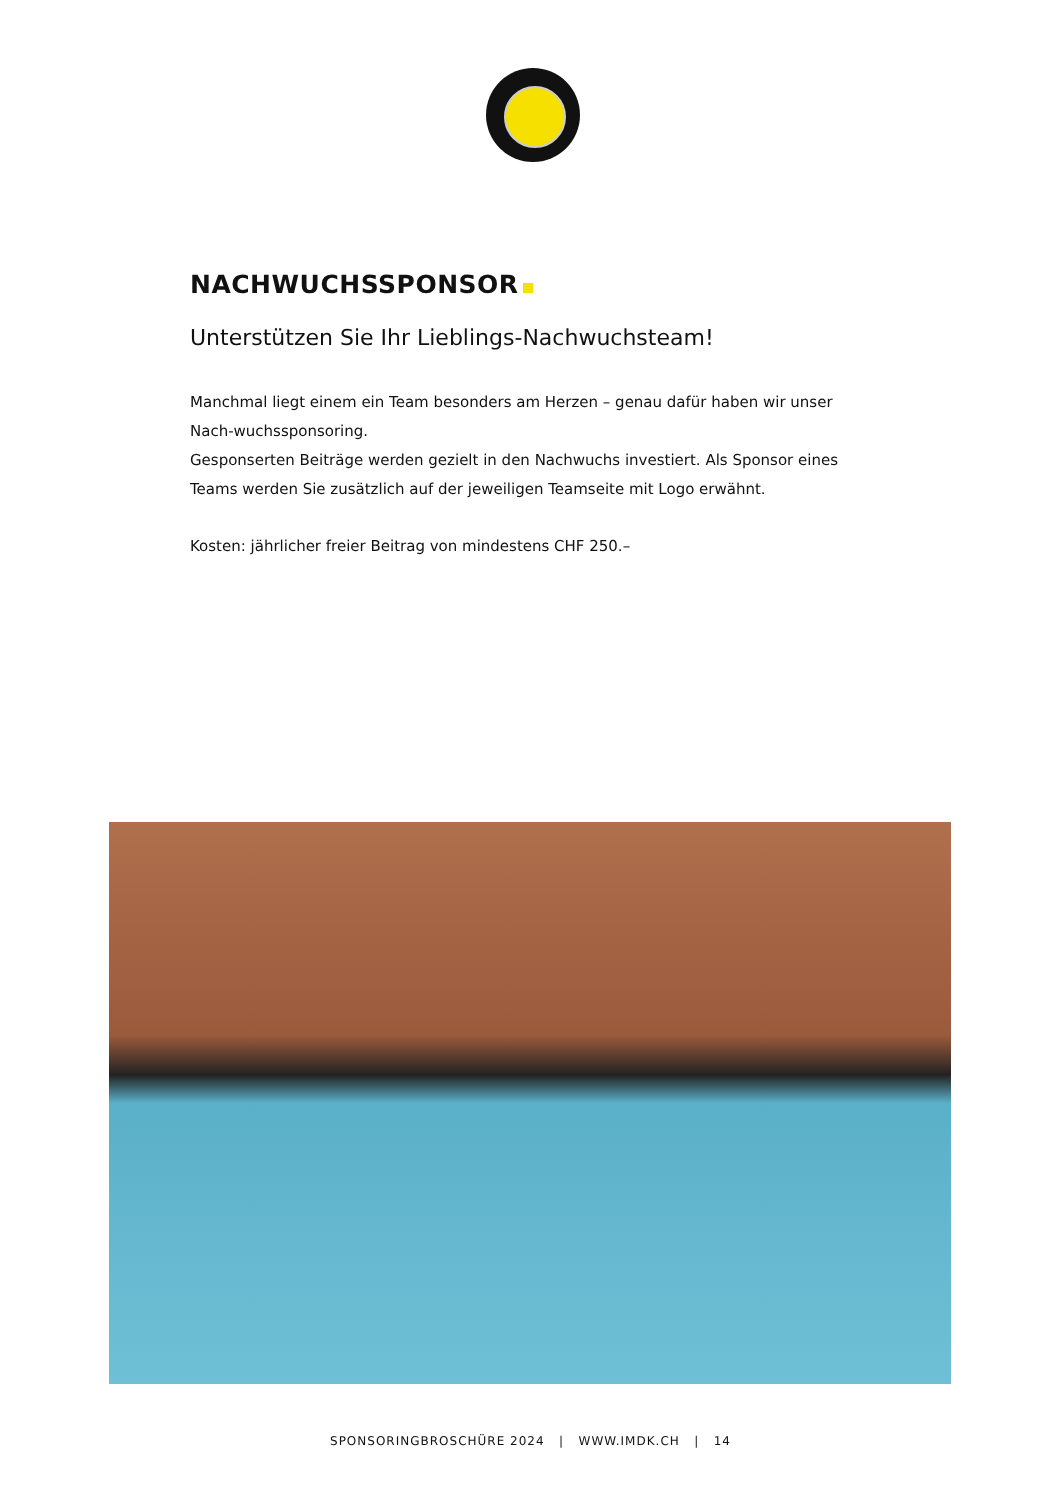NACHWUCHSSPONSOR
Unterstützen Sie Ihr Lieblings-Nachwuchsteam!
Manchmal liegt einem ein Team besonders am Herzen – genau dafür haben wir unser Nach-wuchssponsoring.
Gesponserten Beiträge werden gezielt in den Nachwuchs investiert. Als Sponsor eines Teams werden Sie zusätzlich auf der jeweiligen Teamseite mit Logo erwähnt.
Kosten: jährlicher freier Beitrag von mindestens CHF 250.–
SPONSORINGBROSCHÜRE 2024 | WWW.IMDK.CH | 14